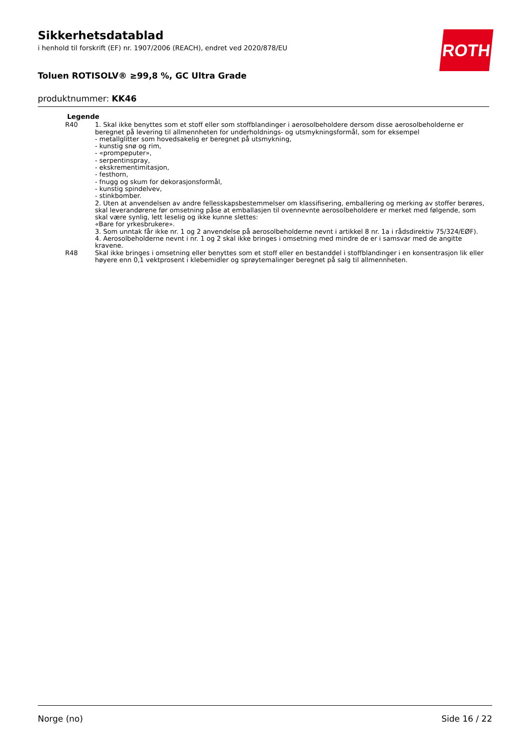ROTH
Sikkerhetsdatablad
i henhold til forskrift (EF) nr. 1907/2006 (REACH), endret ved 2020/878/EU
Toluen ROTISOLV® ≥99,8 %, GC Ultra Grade
produktnummer: KK46
| Legende | |
| --- | --- |
| R40 | 1. Skal ikke benyttes som et stoff eller som stoffblandinger i aerosolbeholdere dersom disse aerosolbeholderne er beregnet på levering til allmennheten for underholdnings- og utsmykningsformål, som for eksempel - metallglitter som hovedsakelig er beregnet på utsmykning, - kunstig snø og rim, - «prompeputer», - serpentinspray, - ekskrementimitasjon, - festhorn, - fnugg og skum for dekorasjonsformål, - kunstig spindelvev, - stinkbomber. 2. Uten at anvendelsen av andre fellesskapsbestemmelser om klassifisering, emballering og merking av stoffer berøres, skal leverandørene før omsetning påse at emballasjen til ovennevnte aerosolbeholdere er merket med følgende, som skal være synlig, lett leselig og ikke kunne slettes: «Bare for yrkesbrukere». 3. Som unntak får ikke nr. 1 og 2 anvendelse på aerosolbeholderne nevnt i artikkel 8 nr. 1a i rådsdirektiv 75/324/EØF). 4. Aerosolbeholderne nevnt i nr. 1 og 2 skal ikke bringes i omsetning med mindre de er i samsvar med de angitte kravene. |
| R48 | Skal ikke bringes i omsetning eller benyttes som et stoff eller en bestanddel i stoffblandinger i en konsentrasjon lik eller høyere enn 0,1 vektprosent i klebemidler og sprøytemalinger beregnet på salg til allmennheten. |
Norge (no) Side 16 / 22